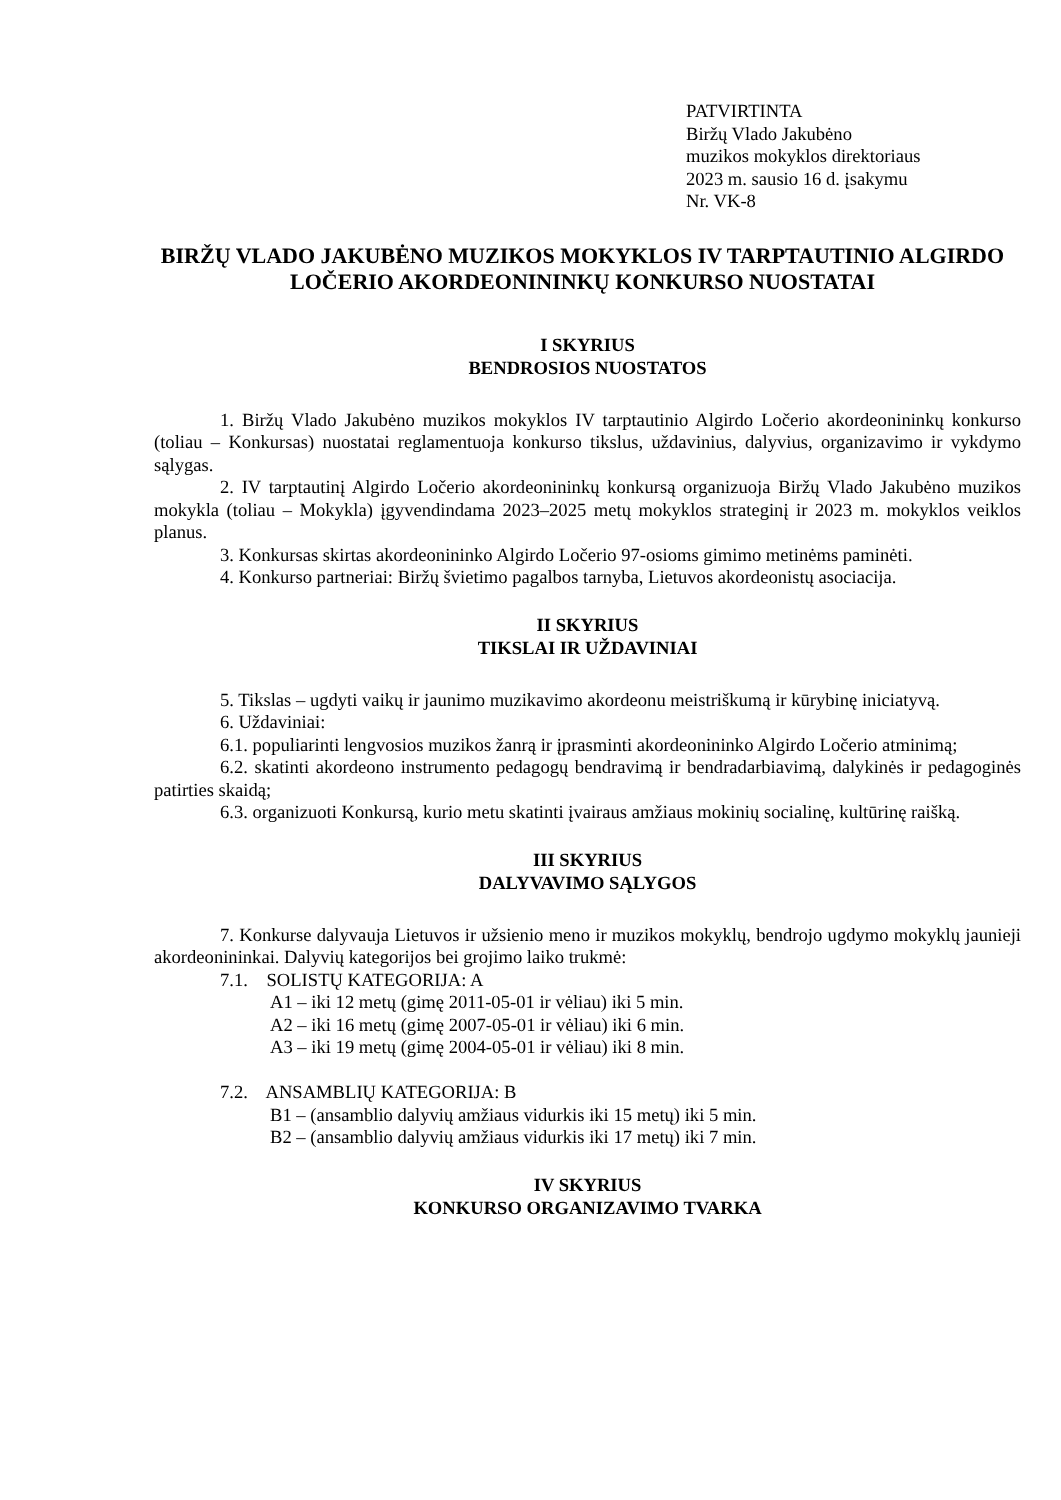PATVIRTINTA
Biržų Vlado Jakubėno
muzikos mokyklos direktoriaus
2023 m. sausio 16 d. įsakymu
Nr. VK-8
BIRŽŲ VLADO JAKUBĖNO MUZIKOS MOKYKLOS IV TARPTAUTINIO ALGIRDO LOČERIO AKORDEONININKŲ KONKURSO NUOSTATAI
I SKYRIUS
BENDROSIOS NUOSTATOS
1. Biržų Vlado Jakubėno muzikos mokyklos IV tarptautinio Algirdo Ločerio akordeonininkų konkurso (toliau – Konkursas) nuostatai reglamentuoja konkurso tikslus, uždavinius, dalyvius, organizavimo ir vykdymo sąlygas.
2. IV tarptautinį Algirdo Ločerio akordeonininkų konkursą organizuoja Biržų Vlado Jakubėno muzikos mokykla (toliau – Mokykla) įgyvendindama 2023–2025 metų mokyklos strateginį ir 2023 m. mokyklos veiklos planus.
3. Konkursas skirtas akordeonininko Algirdo Ločerio 97-osioms gimimo metinėms paminėti.
4. Konkurso partneriai: Biržų švietimo pagalbos tarnyba, Lietuvos akordeonistų asociacija.
II SKYRIUS
TIKSLAI IR UŽDAVINIAI
5. Tikslas – ugdyti vaikų ir jaunimo muzikavimo akordeonu meistriškumą ir kūrybinę iniciatyvą.
6. Uždaviniai:
6.1. populiarinti lengvosios muzikos žanrą ir įprasminti akordeonininko Algirdo Ločerio atminimą;
6.2. skatinti akordeono instrumento pedagogų bendravimą ir bendradarbiavimą, dalykinės ir pedagoginės patirties skaidą;
6.3. organizuoti Konkursą, kurio metu skatinti įvairaus amžiaus mokinių socialinę, kultūrinę raišką.
III SKYRIUS
DALYVAVIMO SĄLYGOS
7. Konkurse dalyvauja Lietuvos ir užsienio meno ir muzikos mokyklų, bendrojo ugdymo mokyklų jaunieji akordeonininkai. Dalyvių kategorijos bei grojimo laiko trukmė:
7.1. SOLISTŲ KATEGORIJA: A
A1 – iki 12 metų (gimę 2011-05-01 ir vėliau) iki 5 min.
A2 – iki 16 metų (gimę 2007-05-01 ir vėliau) iki 6 min.
A3 – iki 19 metų (gimę 2004-05-01 ir vėliau) iki 8 min.
7.2. ANSAMBLIŲ KATEGORIJA: B
B1 – (ansamblio dalyvių amžiaus vidurkis iki 15 metų) iki 5 min.
B2 – (ansamblio dalyvių amžiaus vidurkis iki 17 metų) iki 7 min.
IV SKYRIUS
KONKURSO ORGANIZAVIMO TVARKA